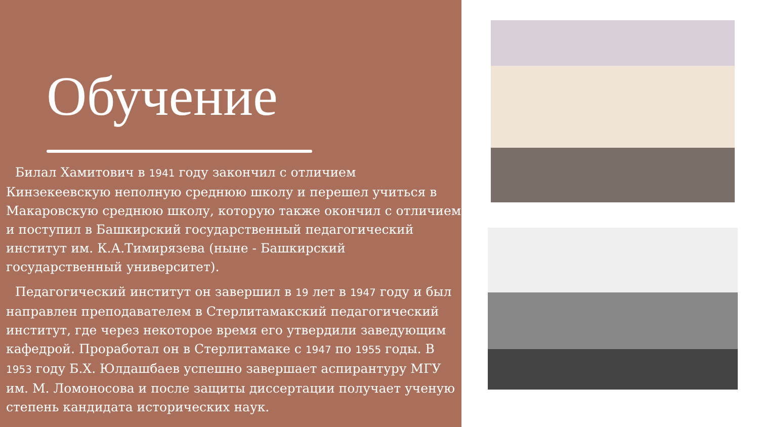Обучение
Билал Хамитович в 1941 году закончил с отличием Кинзекеевскую неполную среднюю школу и перешел учиться в Макаровскую среднюю школу, которую также окончил с отличием и поступил в Башкирский государственный педагогический институт им. К.А.Тимирязева (ныне - Башкирский государственный университет).
Педагогический институт он завершил в 19 лет в 1947 году и был направлен преподавателем в Стерлитамакский педагогический институт, где через некоторое время его утвердили заведующим кафедрой. Проработал он в Стерлитамаке с 1947 по 1955 годы. В 1953 году Б.Х. Юлдашбаев успешно завершает аспирантуру МГУ им. М. Ломоносова и после защиты диссертации получает ученую степень кандидата исторических наук.